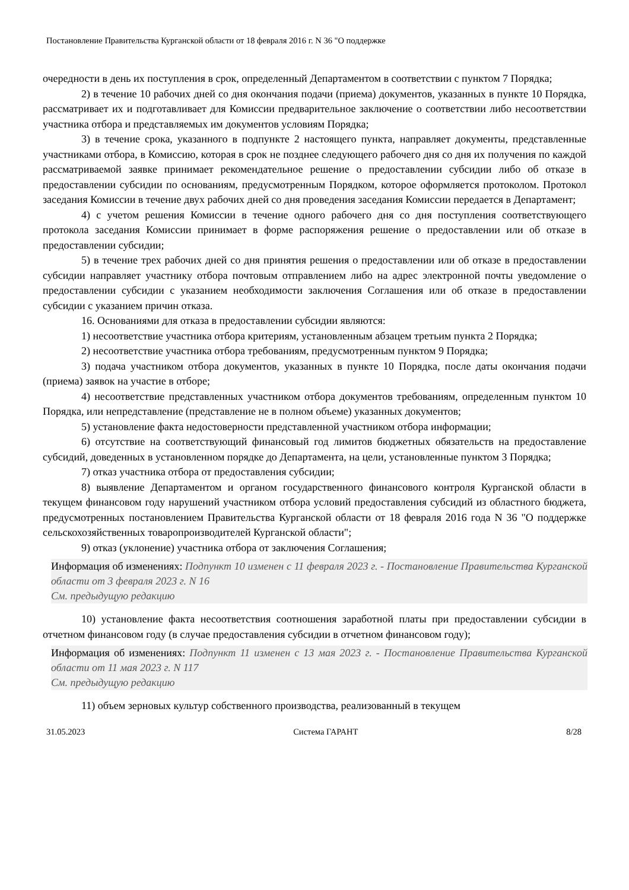Постановление Правительства Курганской области от 18 февраля 2016 г. N 36 "О поддержке
очередности в день их поступления в срок, определенный Департаментом в соответствии с пунктом 7 Порядка;
2) в течение 10 рабочих дней со дня окончания подачи (приема) документов, указанных в пункте 10 Порядка, рассматривает их и подготавливает для Комиссии предварительное заключение о соответствии либо несоответствии участника отбора и представляемых им документов условиям Порядка;
3) в течение срока, указанного в подпункте 2 настоящего пункта, направляет документы, представленные участниками отбора, в Комиссию, которая в срок не позднее следующего рабочего дня со дня их получения по каждой рассматриваемой заявке принимает рекомендательное решение о предоставлении субсидии либо об отказе в предоставлении субсидии по основаниям, предусмотренным Порядком, которое оформляется протоколом. Протокол заседания Комиссии в течение двух рабочих дней со дня проведения заседания Комиссии передается в Департамент;
4) с учетом решения Комиссии в течение одного рабочего дня со дня поступления соответствующего протокола заседания Комиссии принимает в форме распоряжения решение о предоставлении или об отказе в предоставлении субсидии;
5) в течение трех рабочих дней со дня принятия решения о предоставлении или об отказе в предоставлении субсидии направляет участнику отбора почтовым отправлением либо на адрес электронной почты уведомление о предоставлении субсидии с указанием необходимости заключения Соглашения или об отказе в предоставлении субсидии с указанием причин отказа.
16. Основаниями для отказа в предоставлении субсидии являются:
1) несоответствие участника отбора критериям, установленным абзацем третьим пункта 2 Порядка;
2) несоответствие участника отбора требованиям, предусмотренным пунктом 9 Порядка;
3) подача участником отбора документов, указанных в пункте 10 Порядка, после даты окончания подачи (приема) заявок на участие в отборе;
4) несоответствие представленных участником отбора документов требованиям, определенным пунктом 10 Порядка, или непредставление (представление не в полном объеме) указанных документов;
5) установление факта недостоверности представленной участником отбора информации;
6) отсутствие на соответствующий финансовый год лимитов бюджетных обязательств на предоставление субсидий, доведенных в установленном порядке до Департамента, на цели, установленные пунктом 3 Порядка;
7) отказ участника отбора от предоставления субсидии;
8) выявление Департаментом и органом государственного финансового контроля Курганской области в текущем финансовом году нарушений участником отбора условий предоставления субсидий из областного бюджета, предусмотренных постановлением Правительства Курганской области от 18 февраля 2016 года N 36 "О поддержке сельскохозяйственных товаропроизводителей Курганской области";
9) отказ (уклонение) участника отбора от заключения Соглашения;
Информация об изменениях: Подпункт 10 изменен с 11 февраля 2023 г. - Постановление Правительства Курганской области от 3 февраля 2023 г. N 16
См. предыдущую редакцию
10) установление факта несоответствия соотношения заработной платы при предоставлении субсидии в отчетном финансовом году (в случае предоставления субсидии в отчетном финансовом году);
Информация об изменениях: Подпункт 11 изменен с 13 мая 2023 г. - Постановление Правительства Курганской области от 11 мая 2023 г. N 117
См. предыдущую редакцию
11) объем зерновых культур собственного производства, реализованный в текущем
31.05.2023 Система ГАРАНТ 8/28